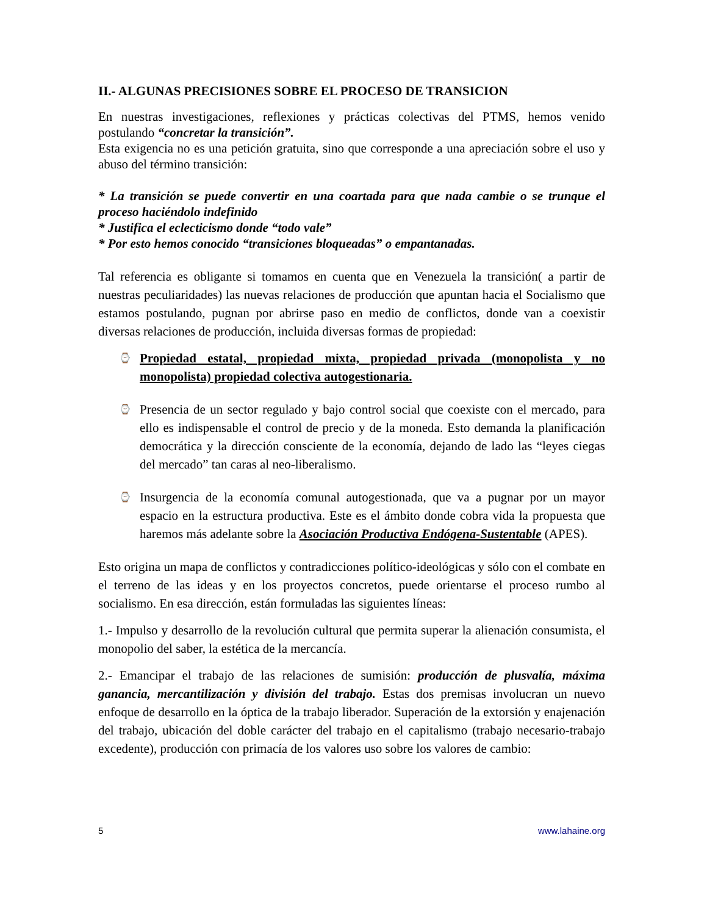II.- ALGUNAS PRECISIONES SOBRE EL PROCESO DE TRANSICION
En nuestras investigaciones, reflexiones y prácticas colectivas del PTMS, hemos venido postulando “concretar la transición”.
Esta exigencia no es una petición gratuita, sino que corresponde a una apreciación sobre el uso y abuso del término transición:
* La transición se puede convertir en una coartada para que nada cambie o se trunque el proceso haciéndolo indefinido
* Justifica el eclecticismo donde “todo vale”
* Por esto hemos conocido “transiciones bloqueadas” o empantanadas.
Tal referencia es obligante si tomamos en cuenta que en Venezuela la transición( a partir de nuestras peculiaridades) las nuevas relaciones de producción que apuntan hacia el Socialismo que estamos postulando, pugnan por abrirse paso en medio de conflictos, donde van a coexistir diversas relaciones de producción, incluida diversas formas de propiedad:
⌚ Propiedad estatal, propiedad mixta, propiedad privada (monopolista y no monopolista) propiedad colectiva autogestionaria.
⌚ Presencia de un sector regulado y bajo control social que coexiste con el mercado, para ello es indispensable el control de precio y de la moneda. Esto demanda la planificación democrática y la dirección consciente de la economía, dejando de lado las “leyes ciegas del mercado” tan caras al neo-liberalismo.
⌚ Insurgencia de la economía comunal autogestionada, que va a pugnar por un mayor espacio en la estructura productiva. Este es el ámbito donde cobra vida la propuesta que haremos más adelante sobre la Asociación Productiva Endógena-Sustentable (APES).
Esto origina un mapa de conflictos y contradicciones político-ideológicas y sólo con el combate en el terreno de las ideas y en los proyectos concretos, puede orientarse el proceso rumbo al socialismo. En esa dirección, están formuladas las siguientes líneas:
1.- Impulso y desarrollo de la revolución cultural que permita superar la alienación consumista, el monopolio del saber, la estética de la mercancía.
2.- Emancipar el trabajo de las relaciones de sumisión: producción de plusvalía, máxima ganancia, mercantilización y división del trabajo. Estas dos premisas involucran un nuevo enfoque de desarrollo en la óptica de la trabajo liberador. Superación de la extorsión y enajenación del trabajo, ubicación del doble carácter del trabajo en el capitalismo (trabajo necesario-trabajo excedente), producción con primacía de los valores uso sobre los valores de cambio:
5 www.lahaine.org